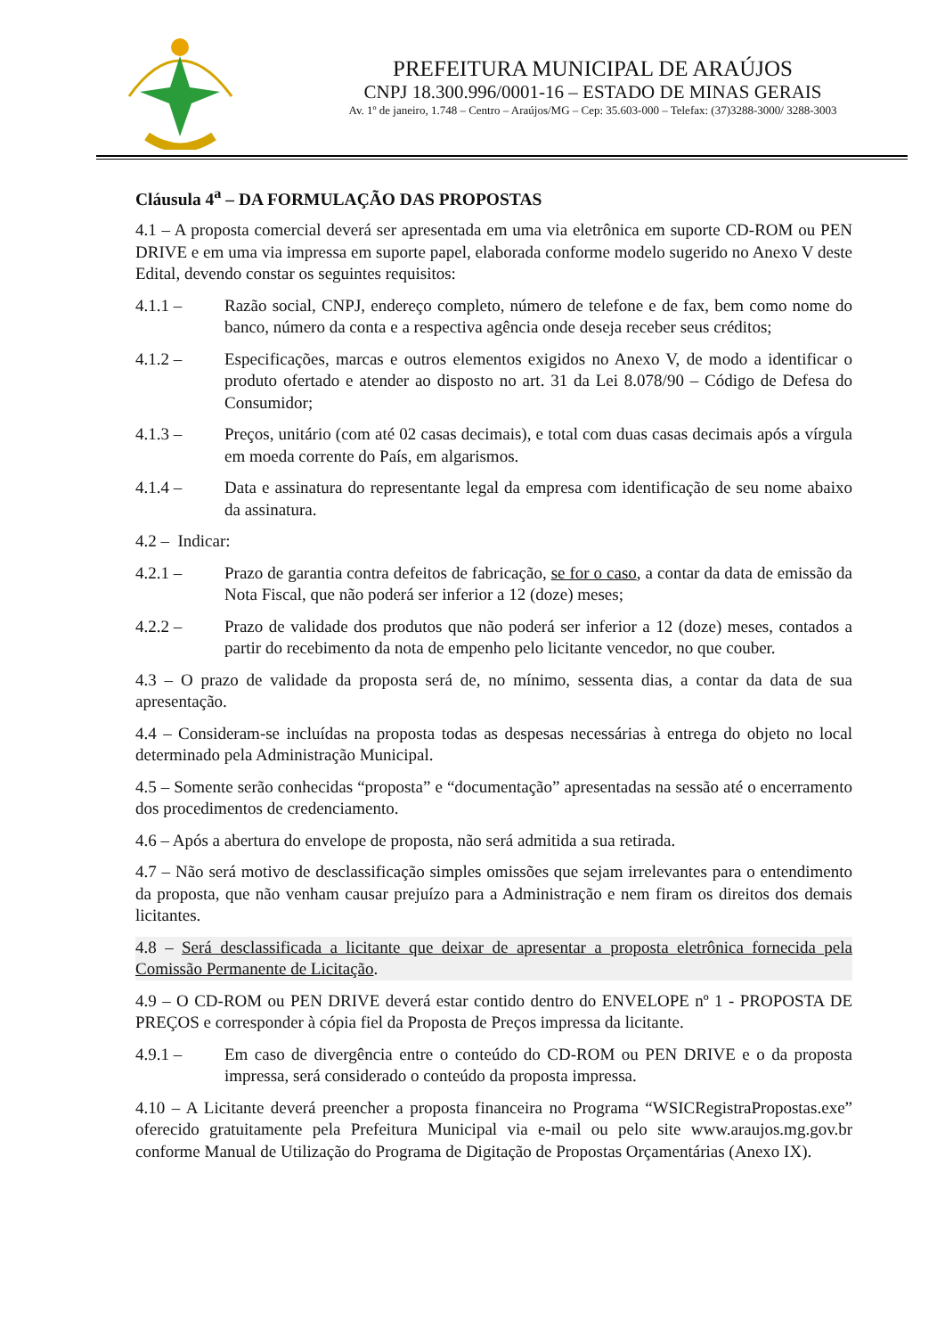PREFEITURA MUNICIPAL DE ARAÚJOS
CNPJ 18.300.996/0001-16 – ESTADO DE MINAS GERAIS
Av. 1º de janeiro, 1.748 – Centro – Araújos/MG – Cep: 35.603-000 – Telefax: (37)3288-3000/ 3288-3003
Cláusula 4<sup>a</sup> – DA FORMULAÇÃO DAS PROPOSTAS
4.1 – A proposta comercial deverá ser apresentada em uma via eletrônica em suporte CD-ROM ou PEN DRIVE e em uma via impressa em suporte papel, elaborada conforme modelo sugerido no Anexo V deste Edital, devendo constar os seguintes requisitos:
4.1.1 – Razão social, CNPJ, endereço completo, número de telefone e de fax, bem como nome do banco, número da conta e a respectiva agência onde deseja receber seus créditos;
4.1.2 – Especificações, marcas e outros elementos exigidos no Anexo V, de modo a identificar o produto ofertado e atender ao disposto no art. 31 da Lei 8.078/90 – Código de Defesa do Consumidor;
4.1.3 – Preços, unitário (com até 02 casas decimais), e total com duas casas decimais após a vírgula em moeda corrente do País, em algarismos.
4.1.4 – Data e assinatura do representante legal da empresa com identificação de seu nome abaixo da assinatura.
4.2 – Indicar:
4.2.1 – Prazo de garantia contra defeitos de fabricação, se for o caso, a contar da data de emissão da Nota Fiscal, que não poderá ser inferior a 12 (doze) meses;
4.2.2 – Prazo de validade dos produtos que não poderá ser inferior a 12 (doze) meses, contados a partir do recebimento da nota de empenho pelo licitante vencedor, no que couber.
4.3 – O prazo de validade da proposta será de, no mínimo, sessenta dias, a contar da data de sua apresentação.
4.4 – Consideram-se incluídas na proposta todas as despesas necessárias à entrega do objeto no local determinado pela Administração Municipal.
4.5 – Somente serão conhecidas “proposta” e “documentação” apresentadas na sessão até o encerramento dos procedimentos de credenciamento.
4.6 – Após a abertura do envelope de proposta, não será admitida a sua retirada.
4.7 – Não será motivo de desclassificação simples omissões que sejam irrelevantes para o entendimento da proposta, que não venham causar prejuízo para a Administração e nem firam os direitos dos demais licitantes.
4.8 – Será desclassificada a licitante que deixar de apresentar a proposta eletrônica fornecida pela Comissão Permanente de Licitação.
4.9 – O CD-ROM ou PEN DRIVE deverá estar contido dentro do ENVELOPE nº 1 - PROPOSTA DE PREÇOS e corresponder à cópia fiel da Proposta de Preços impressa da licitante.
4.9.1 – Em caso de divergência entre o conteúdo do CD-ROM ou PEN DRIVE e o da proposta impressa, será considerado o conteúdo da proposta impressa.
4.10 – A Licitante deverá preencher a proposta financeira no Programa “WSICRegistraPropostas.exe” oferecido gratuitamente pela Prefeitura Municipal via e-mail ou pelo site www.araujos.mg.gov.br conforme Manual de Utilização do Programa de Digitação de Propostas Orçamentárias (Anexo IX).